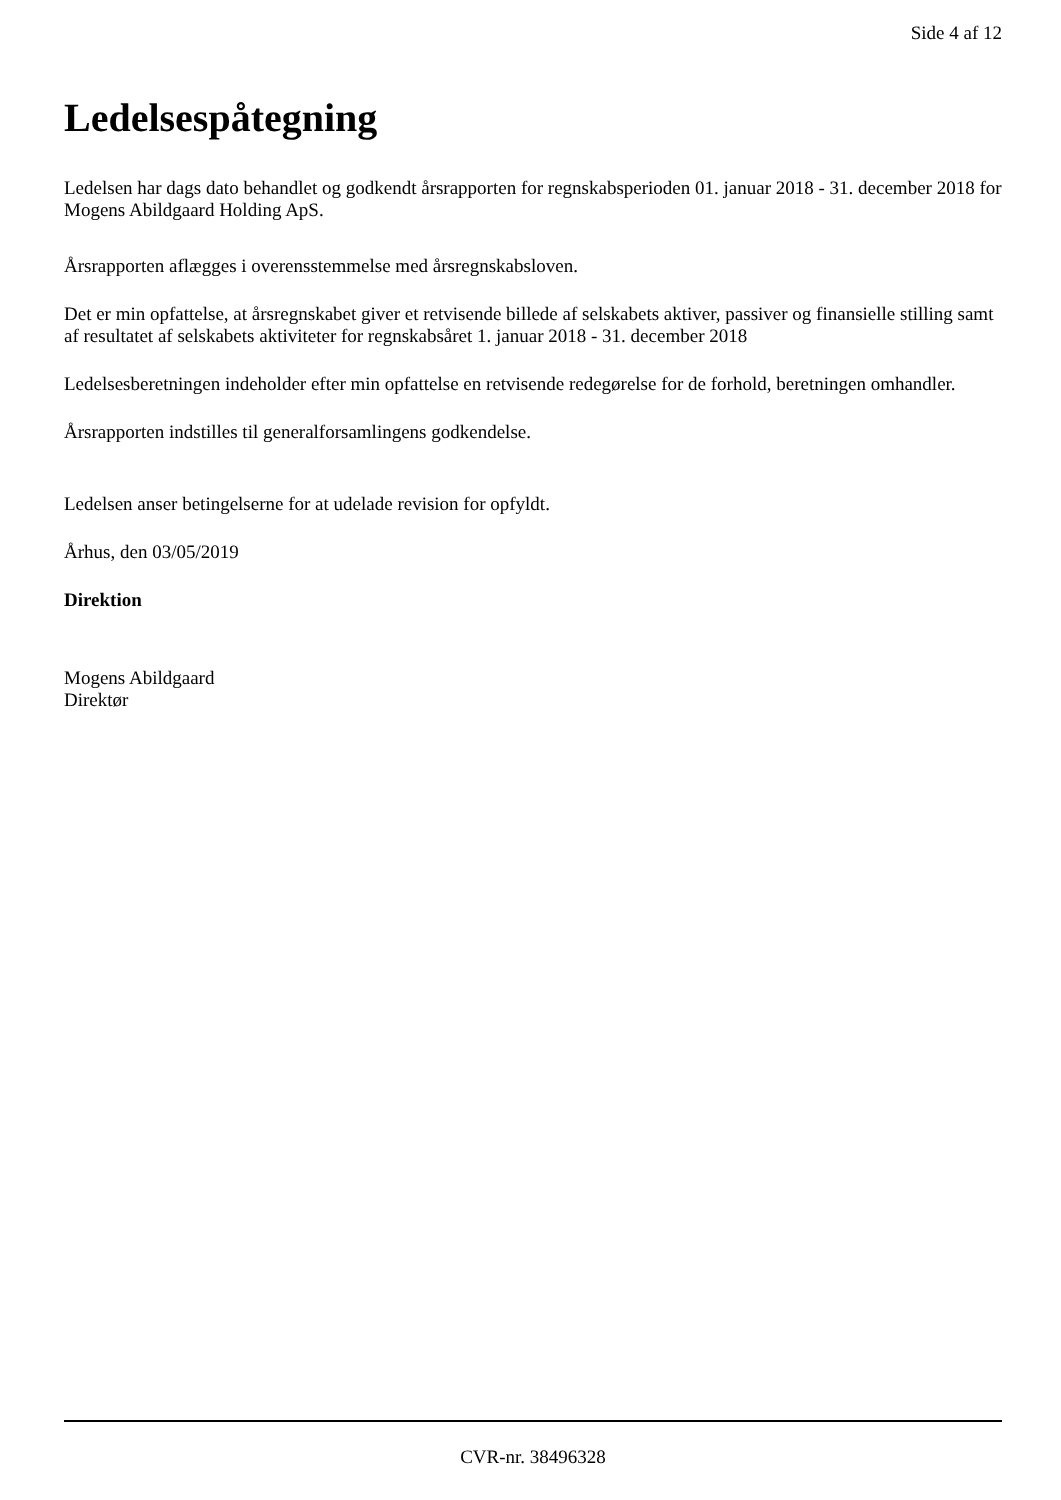Side 4 af 12
Ledelsespåtegning
Ledelsen har dags dato behandlet og godkendt årsrapporten for regnskabsperioden 01. januar 2018 - 31. december 2018 for Mogens Abildgaard Holding ApS.
Årsrapporten aflægges i overensstemmelse med årsregnskabsloven.
Det er min opfattelse, at årsregnskabet giver et retvisende billede af selskabets aktiver, passiver og finansielle stilling samt af resultatet af selskabets aktiviteter for regnskabsåret 1. januar 2018 - 31. december 2018
Ledelsesberetningen indeholder efter min opfattelse en retvisende redegørelse for de forhold, beretningen omhandler.
Årsrapporten indstilles til generalforsamlingens godkendelse.
Ledelsen anser betingelserne for at udelade revision for opfyldt.
Århus, den 03/05/2019
Direktion
Mogens Abildgaard
Direktør
CVR-nr. 38496328